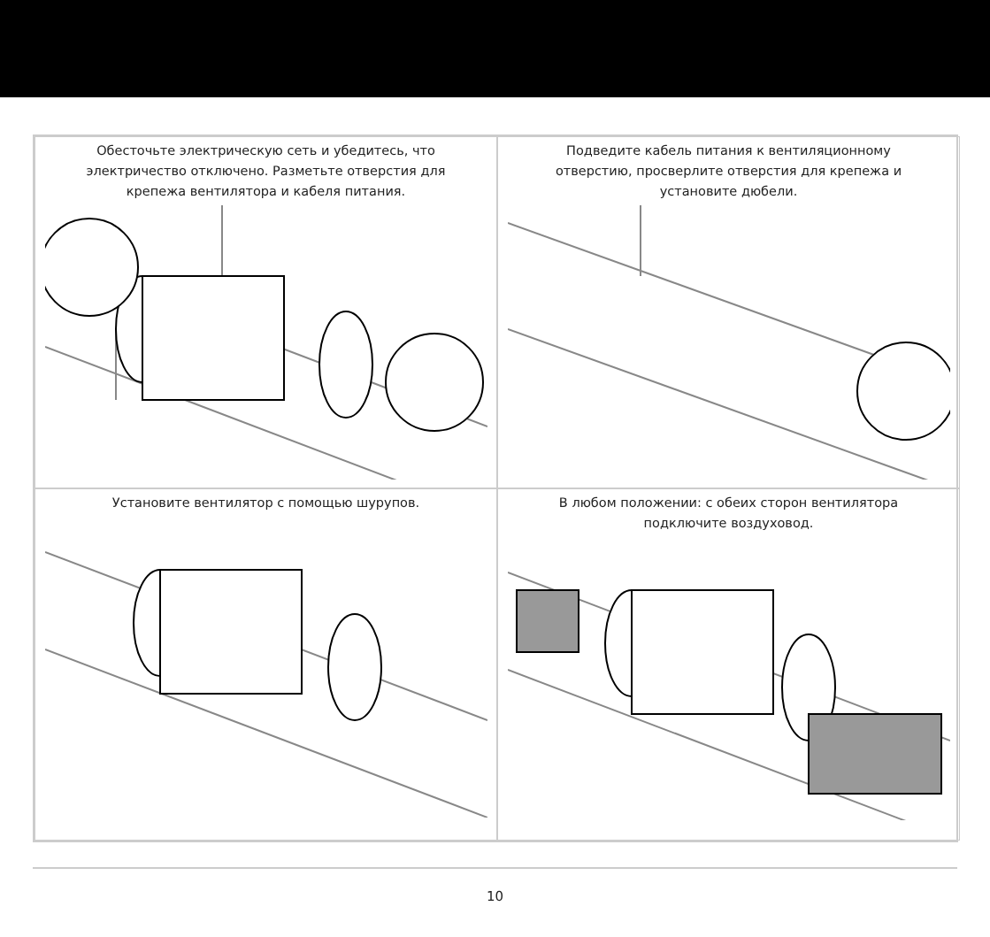Обесточьте электрическую сеть и убедитесь, что
электричество отключено. Разметьте отверстия для
крепежа вентилятора и кабеля питания.
Подведите кабель питания к вентиляционному
отверстию, просверлите отверстия для крепежа и
установите дюбели.
Установите вентилятор с помощью шурупов.
В любом положении: с обеих сторон вентилятора
подключите воздуховод.
10